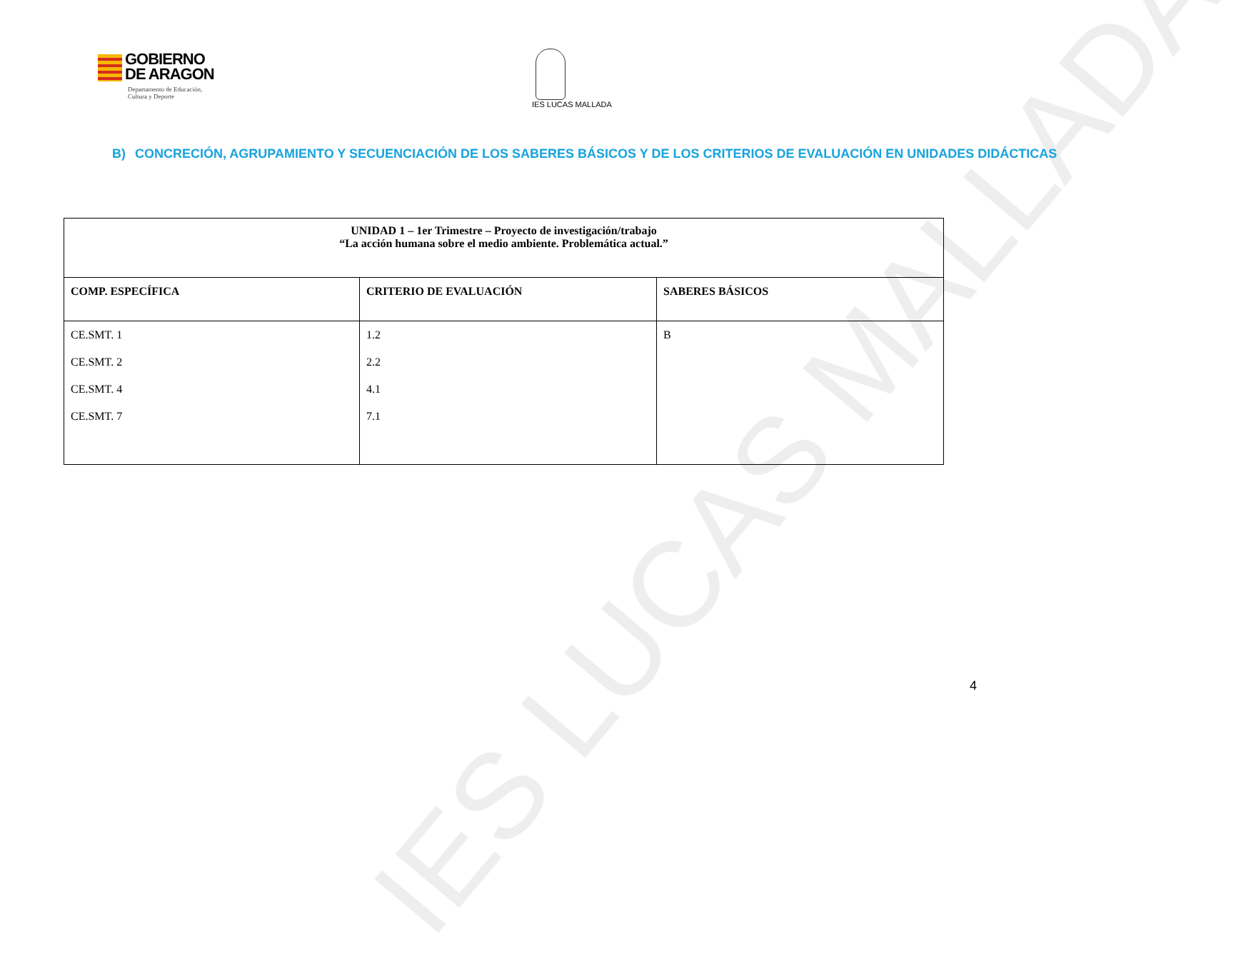IES LUCAS MALLADA
GOBIERNO
DE ARAGON
Departamento de Educación,
Cultura y Deporte
IES LUCAS MALLADA
B) CONCRECIÓN, AGRUPAMIENTO Y SECUENCIACIÓN DE LOS SABERES BÁSICOS Y DE LOS CRITERIOS DE EVALUACIÓN EN UNIDADES DIDÁCTICAS
| UNIDAD 1 – 1er Trimestre – Proyecto de investigación/trabajo “La acción humana sobre el medio ambiente. Problemática actual.” | | |
| --- | --- | --- |
| COMP. ESPECÍFICA | CRITERIO DE EVALUACIÓN | SABERES BÁSICOS |
| CE.SMT. 1 CE.SMT. 2 CE.SMT. 4 CE.SMT. 7 | 1.2 2.2 4.1 7.1 | B |
4